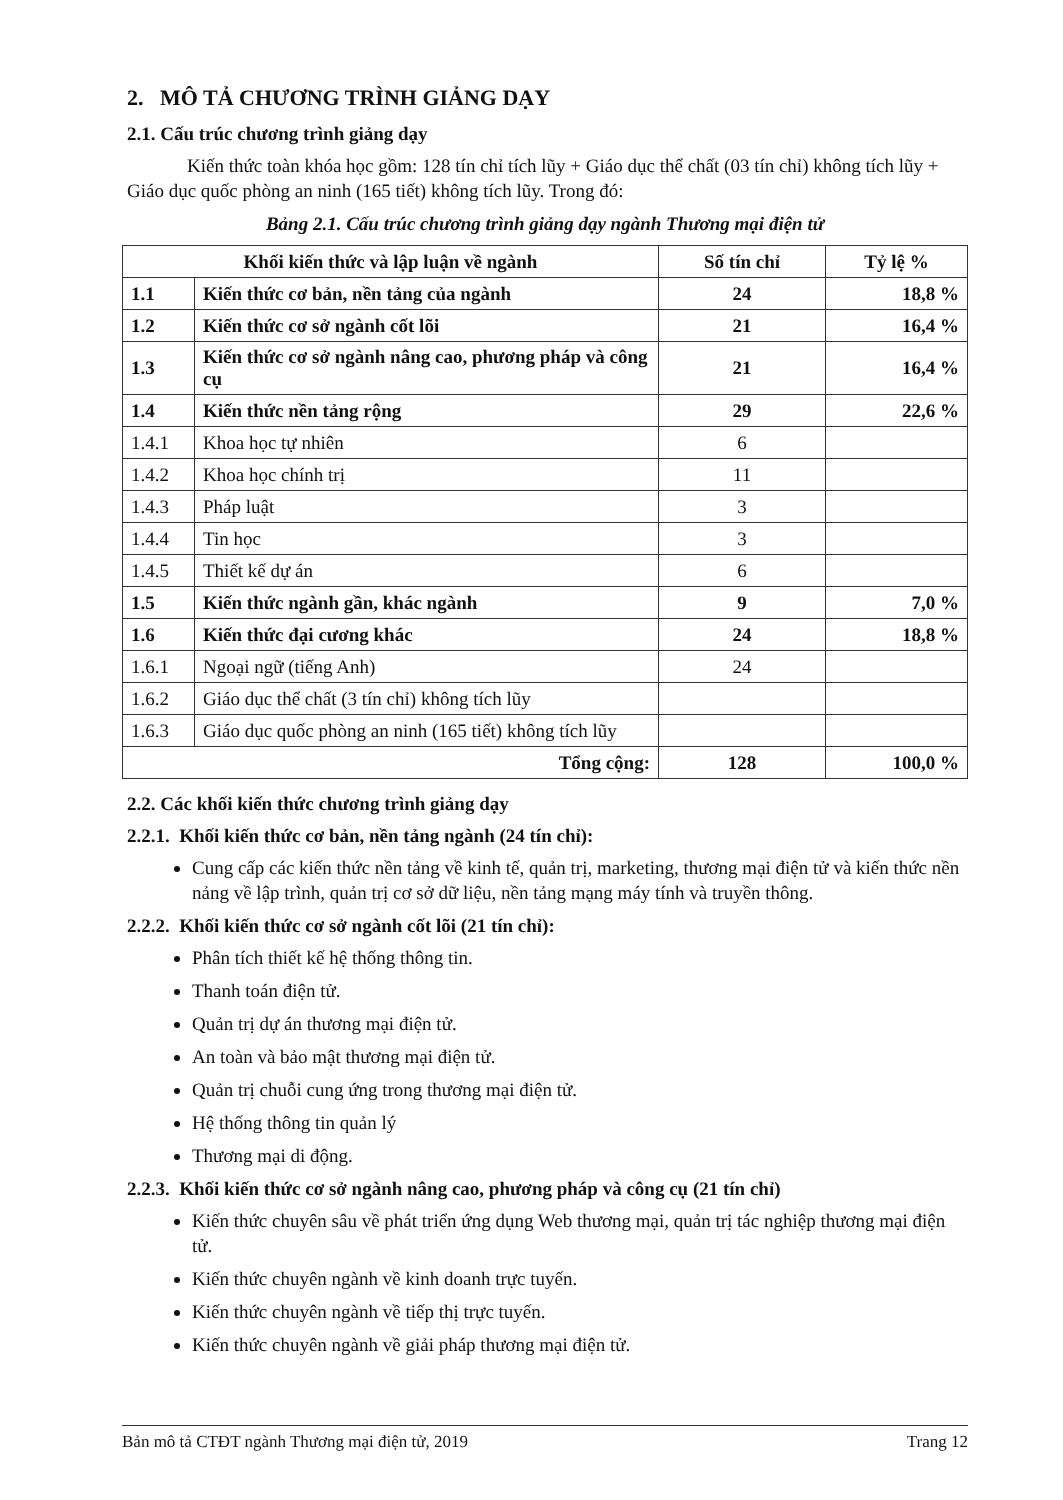2. MÔ TẢ CHƯƠNG TRÌNH GIẢNG DẠY
2.1. Cấu trúc chương trình giảng dạy
Kiến thức toàn khóa học gồm: 128 tín chỉ tích lũy + Giáo dục thể chất (03 tín chỉ) không tích lũy + Giáo dục quốc phòng an ninh (165 tiết) không tích lũy. Trong đó:
Bảng 2.1. Cấu trúc chương trình giảng dạy ngành Thương mại điện tử
| Khối kiến thức và lập luận về ngành | | Số tín chỉ | Tỷ lệ % |
| --- | --- | --- | --- |
| 1.1 | Kiến thức cơ bản, nền tảng của ngành | 24 | 18,8 % |
| 1.2 | Kiến thức cơ sở ngành cốt lõi | 21 | 16,4 % |
| 1.3 | Kiến thức cơ sở ngành nâng cao, phương pháp và công cụ | 21 | 16,4 % |
| 1.4 | Kiến thức nền tảng rộng | 29 | 22,6 % |
| 1.4.1 | Khoa học tự nhiên | 6 | |
| 1.4.2 | Khoa học chính trị | 11 | |
| 1.4.3 | Pháp luật | 3 | |
| 1.4.4 | Tin học | 3 | |
| 1.4.5 | Thiết kế dự án | 6 | |
| 1.5 | Kiến thức ngành gần, khác ngành | 9 | 7,0 % |
| 1.6 | Kiến thức đại cương khác | 24 | 18,8 % |
| 1.6.1 | Ngoại ngữ (tiếng Anh) | 24 | |
| 1.6.2 | Giáo dục thể chất (3 tín chỉ) không tích lũy | | |
| 1.6.3 | Giáo dục quốc phòng an ninh (165 tiết) không tích lũy | | |
| Tổng cộng: | | 128 | 100,0 % |
2.2. Các khối kiến thức chương trình giảng dạy
2.2.1. Khối kiến thức cơ bản, nền tảng ngành (24 tín chỉ):
Cung cấp các kiến thức nền tảng về kinh tế, quản trị, marketing, thương mại điện tử và kiến thức nền nảng về lập trình, quản trị cơ sở dữ liệu, nền tảng mạng máy tính và truyền thông.
2.2.2. Khối kiến thức cơ sở ngành cốt lõi (21 tín chỉ):
Phân tích thiết kế hệ thống thông tin.
Thanh toán điện tử.
Quản trị dự án thương mại điện tử.
An toàn và bảo mật thương mại điện tử.
Quản trị chuỗi cung ứng trong thương mại điện tử.
Hệ thống thông tin quản lý
Thương mại di động.
2.2.3. Khối kiến thức cơ sở ngành nâng cao, phương pháp và công cụ (21 tín chỉ)
Kiến thức chuyên sâu về phát triển ứng dụng Web thương mại, quản trị tác nghiệp thương mại điện tử.
Kiến thức chuyên ngành về kinh doanh trực tuyến.
Kiến thức chuyên ngành về tiếp thị trực tuyến.
Kiến thức chuyên ngành về giải pháp thương mại điện tử.
Bản mô tả CTĐT ngành Thương mại điện tử, 2019 Trang 12